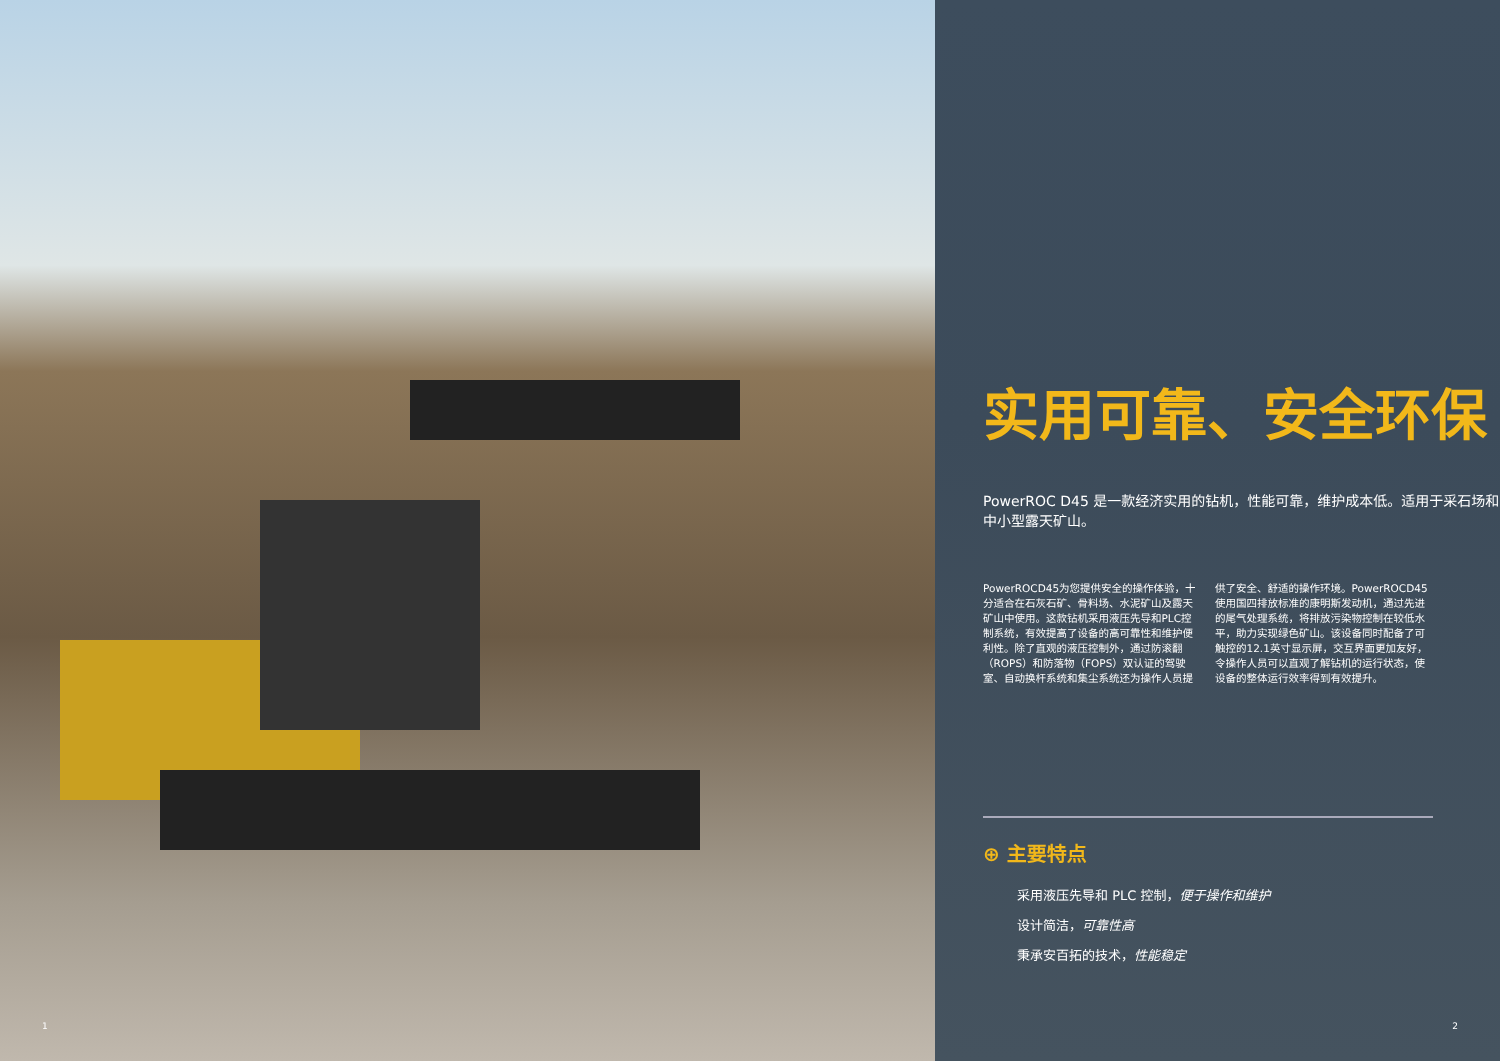1
实用可靠、安全环保
PowerROC D45 是一款经济实用的钻机，性能可靠，维护成本低。适用于采石场和中小型露天矿山。
PowerROCD45为您提供安全的操作体验，十分适合在石灰石矿、骨料场、水泥矿山及露天矿山中使用。这款钻机采用液压先导和PLC控制系统，有效提高了设备的高可靠性和维护便利性。除了直观的液压控制外，通过防滚翻（ROPS）和防落物（FOPS）双认证的驾驶室、自动换杆系统和集尘系统还为操作人员提供了安全、舒适的操作环境。PowerROCD45使用国四排放标准的康明斯发动机，通过先进的尾气处理系统，将排放污染物控制在较低水平，助力实现绿色矿山。该设备同时配备了可触控的12.1英寸显示屏，交互界面更加友好，令操作人员可以直观了解钻机的运行状态，使设备的整体运行效率得到有效提升。
⊕ 主要特点
采用液压先导和 PLC 控制，便于操作和维护
设计简洁，可靠性高
秉承安百拓的技术，性能稳定
2